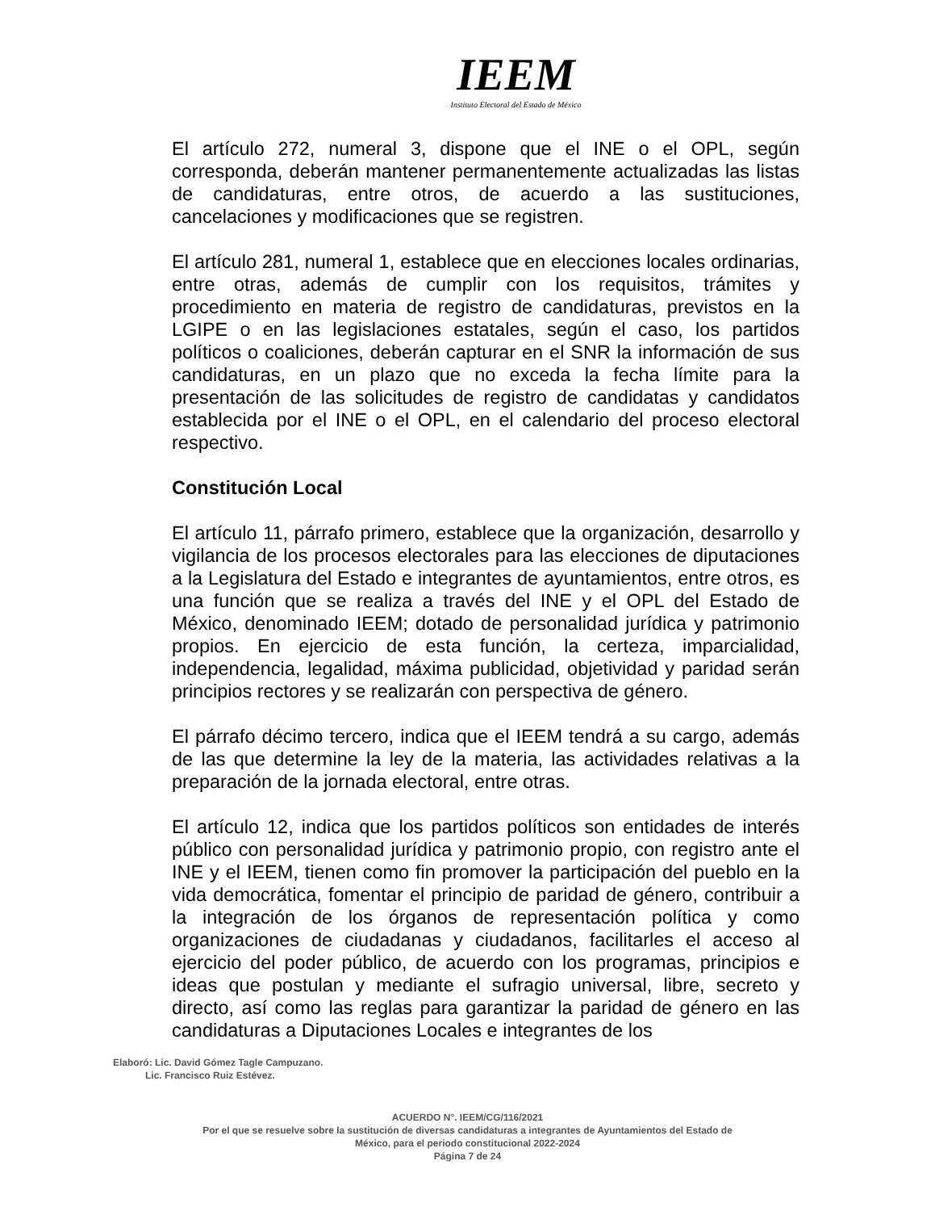IEEM
Instituto Electoral del Estado de México
El artículo 272, numeral 3, dispone que el INE o el OPL, según corresponda, deberán mantener permanentemente actualizadas las listas de candidaturas, entre otros, de acuerdo a las sustituciones, cancelaciones y modificaciones que se registren.
El artículo 281, numeral 1, establece que en elecciones locales ordinarias, entre otras, además de cumplir con los requisitos, trámites y procedimiento en materia de registro de candidaturas, previstos en la LGIPE o en las legislaciones estatales, según el caso, los partidos políticos o coaliciones, deberán capturar en el SNR la información de sus candidaturas, en un plazo que no exceda la fecha límite para la presentación de las solicitudes de registro de candidatas y candidatos establecida por el INE o el OPL, en el calendario del proceso electoral respectivo.
Constitución Local
El artículo 11, párrafo primero, establece que la organización, desarrollo y vigilancia de los procesos electorales para las elecciones de diputaciones a la Legislatura del Estado e integrantes de ayuntamientos, entre otros, es una función que se realiza a través del INE y el OPL del Estado de México, denominado IEEM; dotado de personalidad jurídica y patrimonio propios. En ejercicio de esta función, la certeza, imparcialidad, independencia, legalidad, máxima publicidad, objetividad y paridad serán principios rectores y se realizarán con perspectiva de género.
El párrafo décimo tercero, indica que el IEEM tendrá a su cargo, además de las que determine la ley de la materia, las actividades relativas a la preparación de la jornada electoral, entre otras.
El artículo 12, indica que los partidos políticos son entidades de interés público con personalidad jurídica y patrimonio propio, con registro ante el INE y el IEEM, tienen como fin promover la participación del pueblo en la vida democrática, fomentar el principio de paridad de género, contribuir a la integración de los órganos de representación política y como organizaciones de ciudadanas y ciudadanos, facilitarles el acceso al ejercicio del poder público, de acuerdo con los programas, principios e ideas que postulan y mediante el sufragio universal, libre, secreto y directo, así como las reglas para garantizar la paridad de género en las candidaturas a Diputaciones Locales e integrantes de los
Elaboró: Lic. David Gómez Tagle Campuzano.
Lic. Francisco Ruiz Estévez.
ACUERDO N°. IEEM/CG/116/2021
Por el que se resuelve sobre la sustitución de diversas candidaturas a integrantes de Ayuntamientos del Estado de
México, para el periodo constitucional 2022-2024
Página 7 de 24